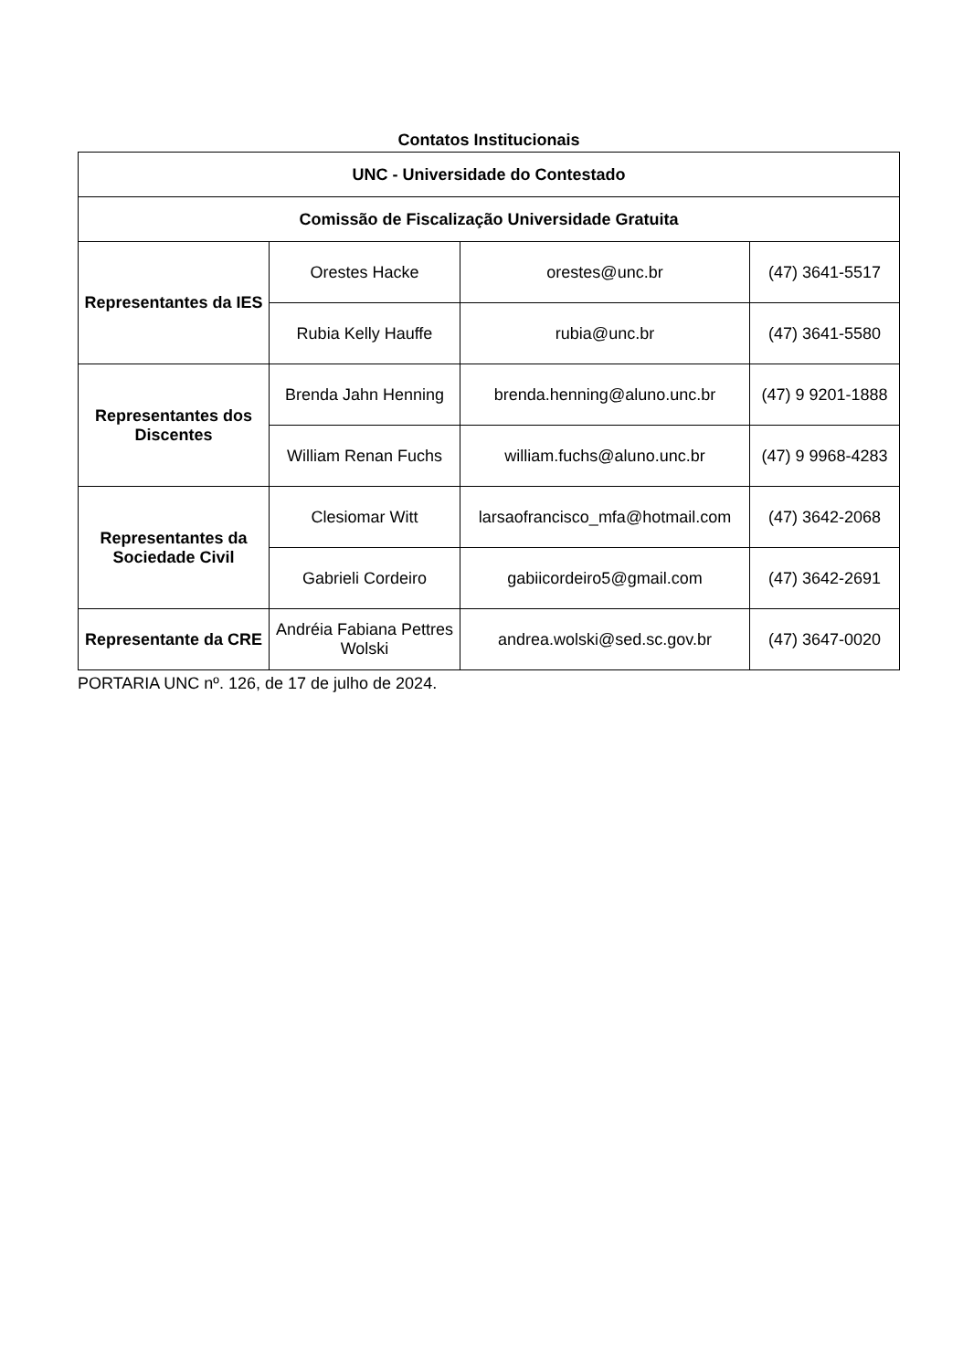Contatos Institucionais
| UNC - Universidade do Contestado | | | |
| --- | --- | --- | --- |
| Comissão de Fiscalização Universidade Gratuita | | | |
| Representantes da IES | Orestes Hacke | orestes@unc.br | (47) 3641-5517 |
| | Rubia Kelly Hauffe | rubia@unc.br | (47) 3641-5580 |
| Representantes dos Discentes | Brenda Jahn Henning | brenda.henning@aluno.unc.br | (47) 9 9201-1888 |
| | William Renan Fuchs | william.fuchs@aluno.unc.br | (47) 9 9968-4283 |
| Representantes da Sociedade Civil | Clesiomar Witt | larsaofrancisco_mfa@hotmail.com | (47) 3642-2068 |
| | Gabrieli Cordeiro | gabiicordeiro5@gmail.com | (47) 3642-2691 |
| Representante da CRE | Andréia Fabiana Pettres Wolski | andrea.wolski@sed.sc.gov.br | (47) 3647-0020 |
PORTARIA UNC nº. 126, de 17 de julho de 2024.